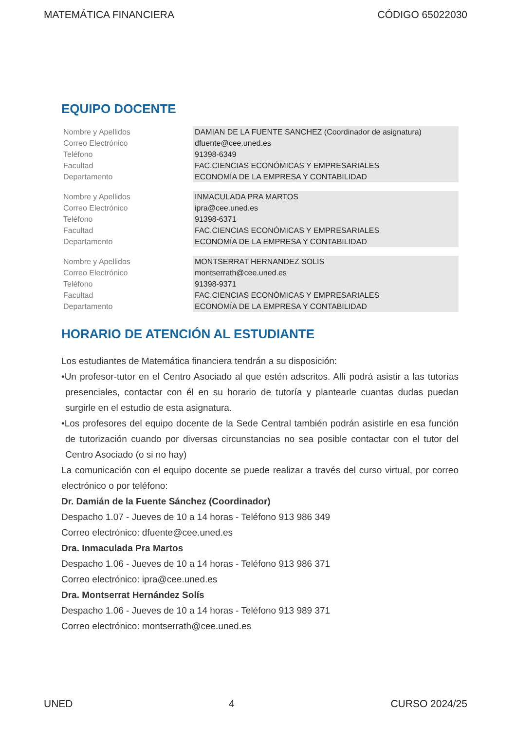MATEMÁTICA FINANCIERA CÓDIGO 65022030
EQUIPO DOCENTE
| Nombre y Apellidos | DAMIAN DE LA FUENTE SANCHEZ (Coordinador de asignatura) |
| Correo Electrónico | dfuente@cee.uned.es |
| Teléfono | 91398-6349 |
| Facultad | FAC.CIENCIAS ECONÓMICAS Y EMPRESARIALES |
| Departamento | ECONOMÍA DE LA EMPRESA Y CONTABILIDAD |
| Nombre y Apellidos | INMACULADA PRA MARTOS |
| Correo Electrónico | ipra@cee.uned.es |
| Teléfono | 91398-6371 |
| Facultad | FAC.CIENCIAS ECONÓMICAS Y EMPRESARIALES |
| Departamento | ECONOMÍA DE LA EMPRESA Y CONTABILIDAD |
| Nombre y Apellidos | MONTSERRAT HERNANDEZ SOLIS |
| Correo Electrónico | montserrath@cee.uned.es |
| Teléfono | 91398-9371 |
| Facultad | FAC.CIENCIAS ECONÓMICAS Y EMPRESARIALES |
| Departamento | ECONOMÍA DE LA EMPRESA Y CONTABILIDAD |
HORARIO DE ATENCIÓN AL ESTUDIANTE
Los estudiantes de Matemática financiera tendrán a su disposición:
•Un profesor-tutor en el Centro Asociado al que estén adscritos. Allí podrá asistir a las tutorías presenciales, contactar con él en su horario de tutoría y plantearle cuantas dudas puedan surgirle en el estudio de esta asignatura.
•Los profesores del equipo docente de la Sede Central también podrán asistirle en esa función de tutorización cuando por diversas circunstancias no sea posible contactar con el tutor del Centro Asociado (o si no hay)
La comunicación con el equipo docente se puede realizar a través del curso virtual, por correo electrónico o por teléfono:
Dr. Damián de la Fuente Sánchez (Coordinador)
Despacho 1.07 - Jueves de 10 a 14 horas - Teléfono 913 986 349
Correo electrónico: dfuente@cee.uned.es
Dra. Inmaculada Pra Martos
Despacho 1.06 - Jueves de 10 a 14 horas - Teléfono 913 986 371
Correo electrónico: ipra@cee.uned.es
Dra. Montserrat Hernández Solís
Despacho 1.06 - Jueves de 10 a 14 horas - Teléfono 913 989 371
Correo electrónico: montserrath@cee.uned.es
UNED 4 CURSO 2024/25